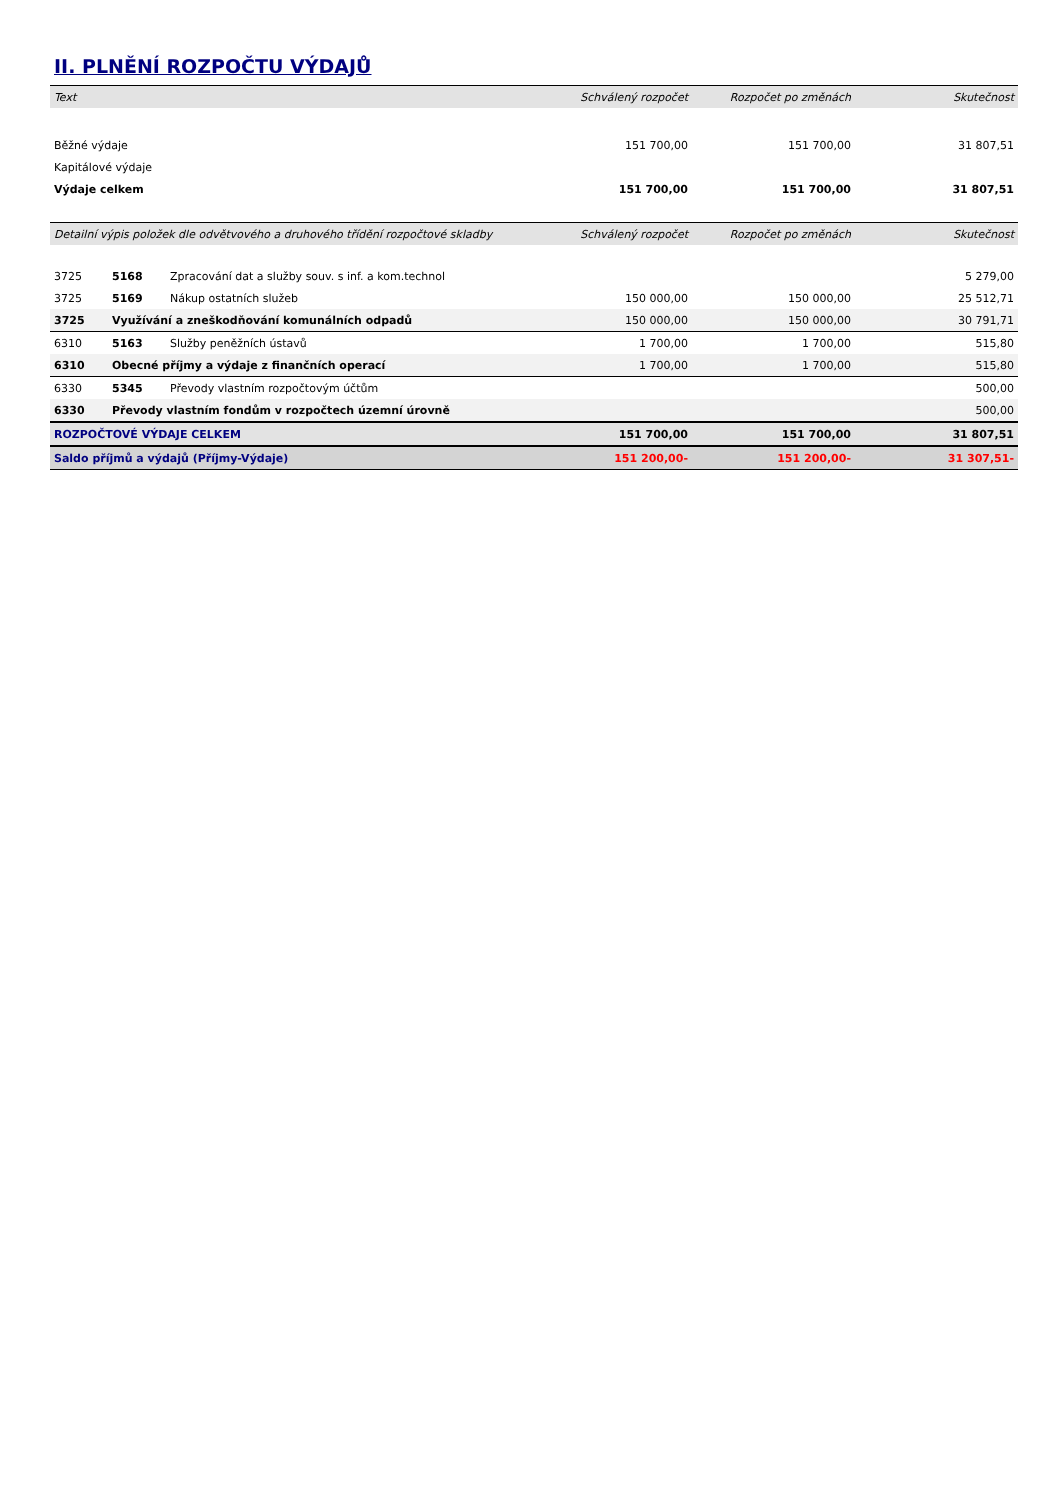II. PLNĚNÍ ROZPOČTU VÝDAJŮ
| Text | Schválený rozpočet | Rozpočet po změnách | Skutečnost |
| --- | --- | --- | --- |
| Běžné výdaje | 151 700,00 | 151 700,00 | 31 807,51 |
| Kapitálové výdaje | | | |
| Výdaje celkem | 151 700,00 | 151 700,00 | 31 807,51 |
| Detailní výpis položek dle odvětvového a druhového třídění rozpočtové skladby | | | Schválený rozpočet | Rozpočet po změnách | Skutečnost |
| --- | --- | --- | --- | --- | --- |
| 3725 | 5168 | Zpracování dat a služby souv. s inf. a kom.technol | | | 5 279,00 |
| 3725 | 5169 | Nákup ostatních služeb | 150 000,00 | 150 000,00 | 25 512,71 |
| 3725 | Využívání a zneškodňování komunálních odpadů | | 150 000,00 | 150 000,00 | 30 791,71 |
| 6310 | 5163 | Služby peněžních ústavů | 1 700,00 | 1 700,00 | 515,80 |
| 6310 | Obecné příjmy a výdaje z finančních operací | | 1 700,00 | 1 700,00 | 515,80 |
| 6330 | 5345 | Převody vlastním rozpočtovým účtům | | | 500,00 |
| 6330 | Převody vlastním fondům v rozpočtech územní úrovně | | | | 500,00 |
| ROZPOČTOVÉ VÝDAJE CELKEM | | | 151 700,00 | 151 700,00 | 31 807,51 |
| Saldo příjmů a výdajů (Příjmy-Výdaje) | | | 151 200,00- | 151 200,00- | 31 307,51- |